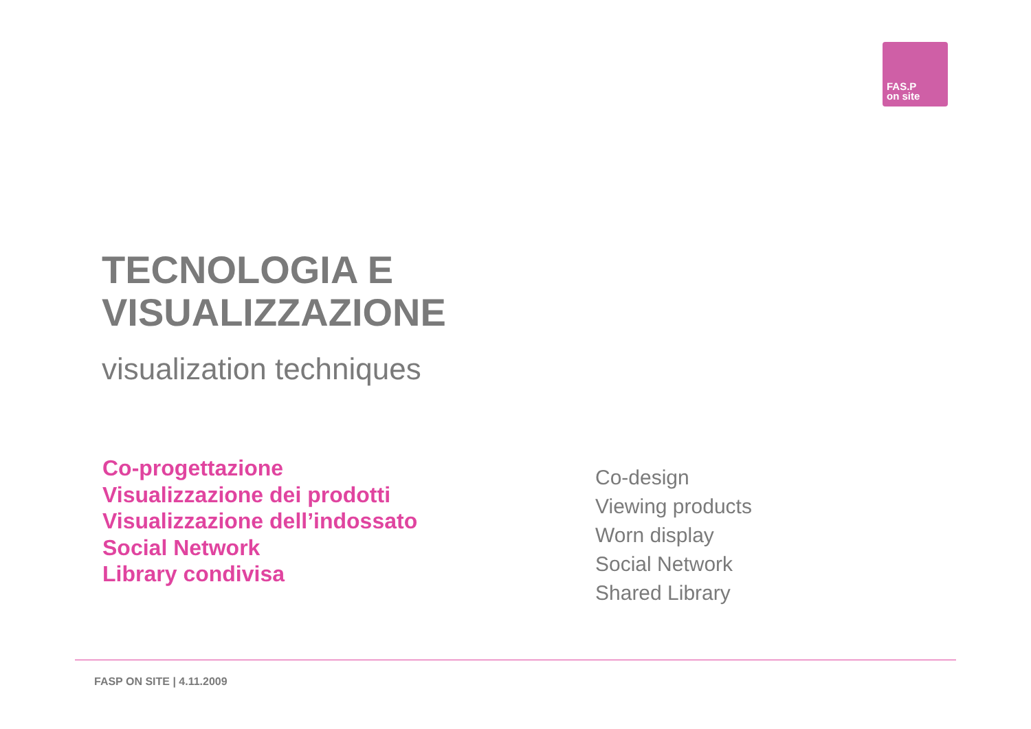FAS.P
on site
TECNOLOGIA E
VISUALIZZAZIONE
visualization techniques
Co-progettazione
Visualizzazione dei prodotti
Visualizzazione dell’indossato
Social Network
Library condivisa
Co-design
Viewing products
Worn display
Social Network
Shared Library
FASP ON SITE | 4.11.2009